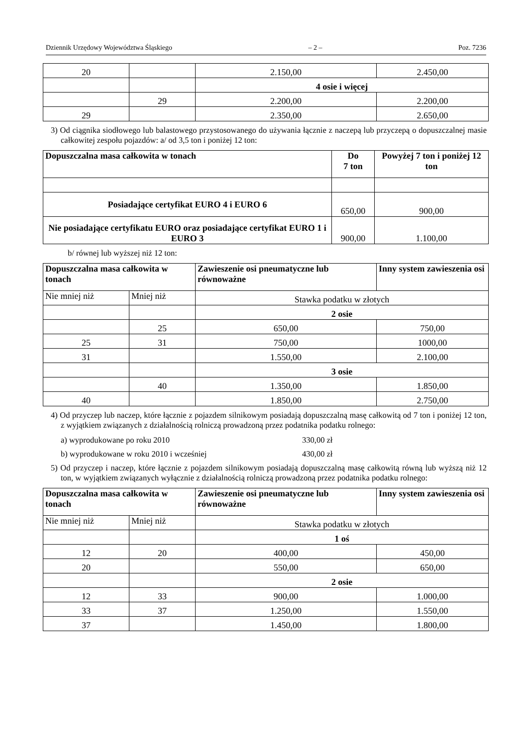Dziennik Urzędowy Województwa Śląskiego – 2 – Poz. 7236
| 20 | | 2.150,00 | 2.450,00 |
| | | 4 osie i więcej | |
| | 29 | 2.200,00 | 2.200,00 |
| 29 | | 2.350,00 | 2.650,00 |
3) Od ciągnika siodłowego lub balastowego przystosowanego do używania łącznie z naczepą lub przyczepą o dopuszczalnej masie całkowitej zespołu pojazdów: a/ od 3,5 ton i poniżej 12 ton:
| Dopuszczalna masa całkowita w tonach | Do 7 ton | Powyżej 7 ton i poniżej 12 ton |
| Posiadające certyfikat EURO 4 i EURO 6 | 650,00 | 900,00 |
| Nie posiadające certyfikatu EURO oraz posiadające certyfikat EURO 1 i EURO 3 | 900,00 | 1.100,00 |
b/ równej lub wyższej niż 12 ton:
| Dopuszczalna masa całkowita w tonach | | Zawieszenie osi pneumatyczne lub równoważne | Inny system zawieszenia osi |
| Nie mniej niż | Mniej niż | Stawka podatku w złotych | |
| | | 2 osie | |
| | 25 | 650,00 | 750,00 |
| 25 | 31 | 750,00 | 1000,00 |
| 31 | | 1.550,00 | 2.100,00 |
| | | 3 osie | |
| | 40 | 1.350,00 | 1.850,00 |
| 40 | | 1.850,00 | 2.750,00 |
4) Od przyczep lub naczep, które łącznie z pojazdem silnikowym posiadają dopuszczalną masę całkowitą od 7 ton i poniżej 12 ton, z wyjątkiem związanych z działalnością rolniczą prowadzoną przez podatnika podatku rolnego:
a) wyprodukowane po roku 2010 330,00 zł
b) wyprodukowane w roku 2010 i wcześniej 430,00 zł
5) Od przyczep i naczep, które łącznie z pojazdem silnikowym posiadają dopuszczalną masę całkowitą równą lub wyższą niż 12 ton, w wyjątkiem związanych wyłącznie z działalnością rolniczą prowadzoną przez podatnika podatku rolnego:
| Dopuszczalna masa całkowita w tonach | | Zawieszenie osi pneumatyczne lub równoważne | Inny system zawieszenia osi |
| Nie mniej niż | Mniej niż | Stawka podatku w złotych | |
| | | 1 oś | |
| 12 | 20 | 400,00 | 450,00 |
| 20 | | 550,00 | 650,00 |
| | | 2 osie | |
| 12 | 33 | 900,00 | 1.000,00 |
| 33 | 37 | 1.250,00 | 1.550,00 |
| 37 | | 1.450,00 | 1.800,00 |